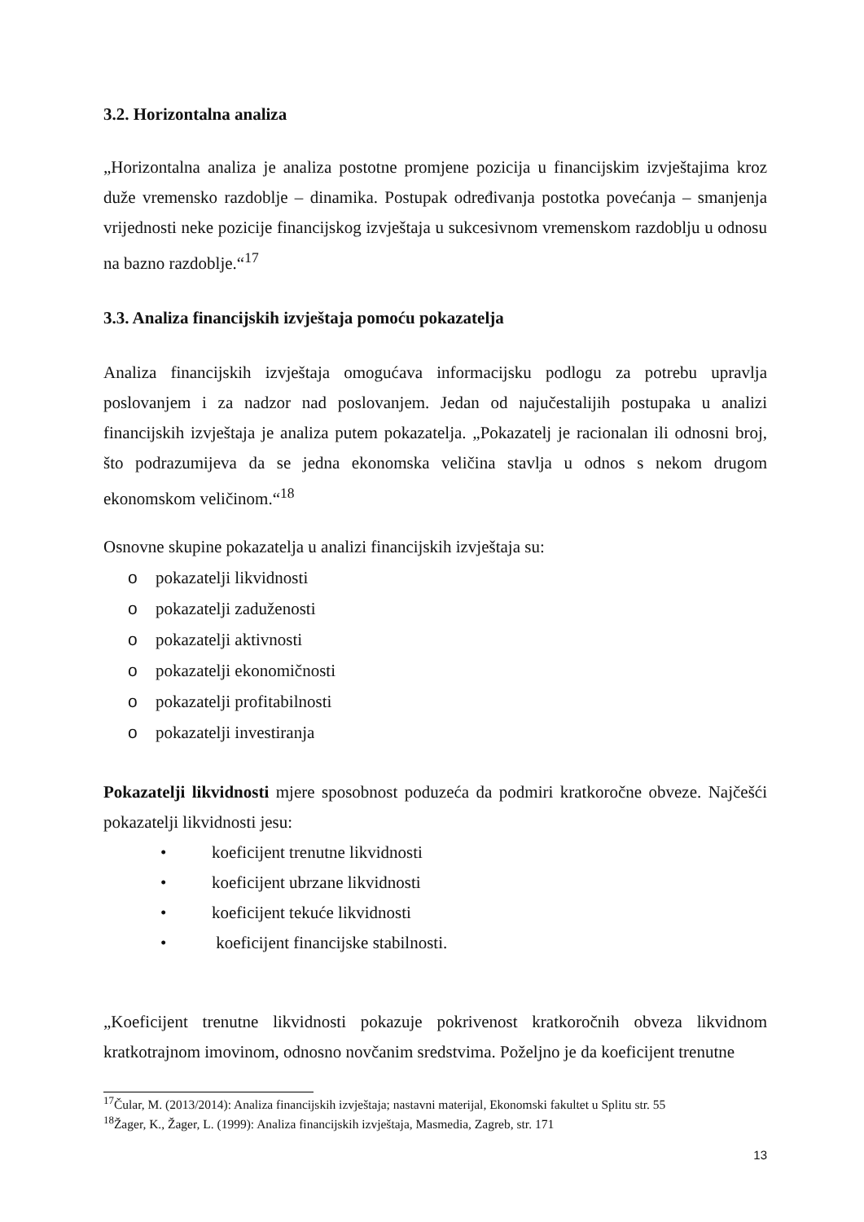3.2. Horizontalna analiza
„Horizontalna analiza je analiza postotne promjene pozicija u financijskim izvještajima kroz duže vremensko razdoblje – dinamika. Postupak određivanja postotka povećanja – smanjenja vrijednosti neke pozicije financijskog izvještaja u sukcesivnom vremenskom razdoblju u odnosu na bazno razdoblje.“<sup>17</sup>
3.3. Analiza financijskih izvještaja pomoću pokazatelja
Analiza financijskih izvještaja omogućava informacijsku podlogu za potrebu upravlja poslovanjem i za nadzor nad poslovanjem. Jedan od najučestalijih postupaka u analizi financijskih izvještaja je analiza putem pokazatelja. „Pokazatelj je racionalan ili odnosni broj, što podrazumijeva da se jedna ekonomska veličina stavlja u odnos s nekom drugom ekonomskom veličinom.“<sup>18</sup>
Osnovne skupine pokazatelja u analizi financijskih izvještaja su:
o pokazatelji likvidnosti
o pokazatelji zaduženosti
o pokazatelji aktivnosti
o pokazatelji ekonomičnosti
o pokazatelji profitabilnosti
o pokazatelji investiranja
Pokazatelji likvidnosti mjere sposobnost poduzeća da podmiri kratkoročne obveze. Najčešći pokazatelji likvidnosti jesu:
• koeficijent trenutne likvidnosti
• koeficijent ubrzane likvidnosti
• koeficijent tekuće likvidnosti
• koeficijent financijske stabilnosti.
„Koeficijent trenutne likvidnosti pokazuje pokrivenost kratkoročnih obveza likvidnom kratkotrajnom imovinom, odnosno novčanim sredstvima. Poželjno je da koeficijent trenutne
<sup>17</sup> Čular, M. (2013/2014): Analiza financijskih izvještaja; nastavni materijal, Ekonomski fakultet u Splitu str. 55
<sup>18</sup> Žager, K., Žager, L. (1999): Analiza financijskih izvještaja, Masmedia, Zagreb, str. 171
13